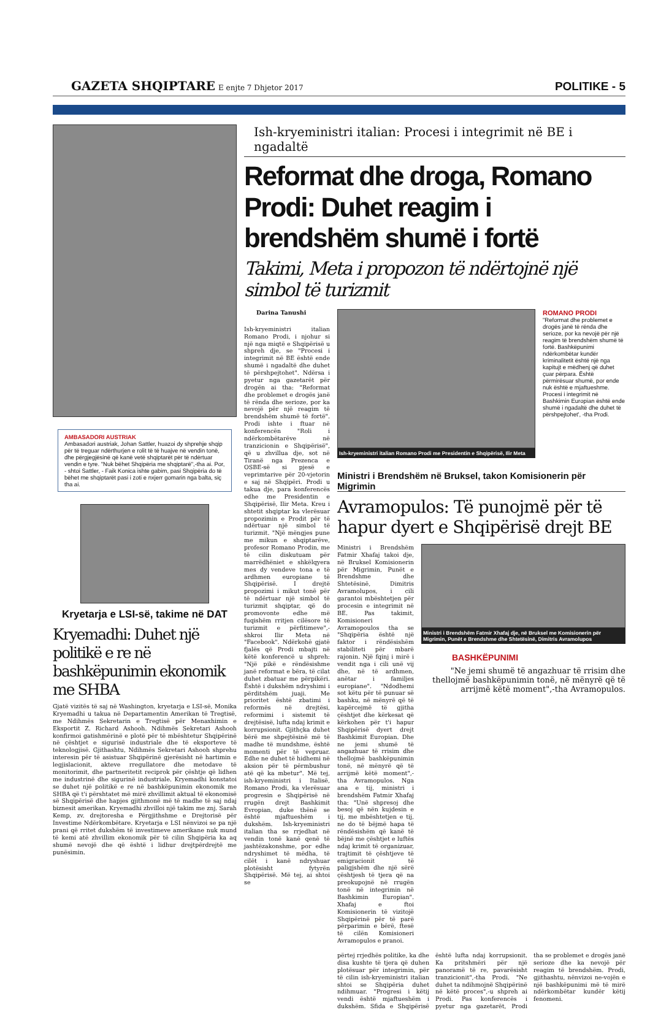GAZETA SHQIPTARE E enjte 7 Dhjetor 2017 POLITIKE - 5
AMBASADORI AUSTRIAK
Ambasadori austriak, Johan Sattler, huazoi dy shprehje shqip për të treguar ndërthurjen e rolit të të huajve në vendin tonë, dhe përgjegjësinë që kanë vetë shqiptarët për të ndërtuar vendin e tyre. "Nuk bëhet Shqipëria me shqiptarë",-tha ai. Por, - shtoi Sattler, - Faik Konica ishte gabim, pasi Shqipëria do të bëhet me shqiptarët pasi i zoti e nxjerr gomarin nga balta, siç tha ai.
Kryetarja e LSI-së, takime në DAT
Kryemadhi: Duhet një politikë e re në bashkëpunimin ekonomik me SHBA
Gjatë vizitës të saj në Washington, kryetarja e LSI-së, Monika Kryemadhi u takua në Departamentin Amerikan të Tregtisë, me Ndihmës Sekretarin e Tregtisë për Menaxhimin e Eksportit Z. Richard Ashooh. Ndihmës Sekretari Ashooh konfirmoi gatishmërinë e plotë për të mbështetur Shqipërinë në çështjet e sigurisë industriale dhe të eksporteve të teknologjisë. Gjithashtu, Ndihmës Sekretari Ashooh shprehu interesin për të asistuar Shqipërinë gjerësisht në hartimin e legjislacionit, akteve rregullatore dhe metodave të monitorimit, dhe partneritetit reciprok për çështje që lidhen me industrinë dhe sigurinë industriale. Kryemadhi konstatoi se duhet një politikë e re në bashkëpunimin ekonomik me SHBA që t'i përshtatet më mirë zhvillimit aktual të ekonomisë së Shqipërisë dhe hapjes gjithmonë më të madhe të saj ndaj biznesit amerikan. Kryemadhi zhvilloi një takim me znj. Sarah Kemp, zv. drejtoresha e Përgjithshme e Drejtorisë për Investime Ndërkombëtare. Kryetarja e LSI nënvizoi se pa një prani që rritet dukshëm të investimeve amerikane nuk mund të kemi atë zhvillim ekonomik për të cilin Shqipëria ka aq shumë nevojë dhe që është i lidhur drejtpërdrejtë me punësimin.
Ish-kryeministri italian: Procesi i integrimit në BE i ngadaltë
Reformat dhe droga, Romano Prodi: Duhet reagim i brendshëm shumë i fortë
Takimi, Meta i propozon të ndërtojnë një simbol të turizmit
Darina Tanushi
Ish-kryeministri italian Romano Prodi, i njohur si një nga miqtë e Shqipërisë u shpreh dje, se "Procesi i integrimit në BE është ende shumë i ngadaltë dhe duhet të përshpejtohet". Ndërsa i pyetur nga gazetarët për drogën ai tha: "Reformat dhe problemet e drogës janë të rënda dhe serioze, por ka nevojë për një reagim të brendshëm shumë të fortë". Prodi ishte i ftuar në konferencën "Roli i ndërkombëtarëve në tranzicionin e Shqipërisë", që u zhvillua dje, sot në Tiranë nga Prezenca e OSBE-së si pjesë e veprimtarive për 20-vjetorin e saj në Shqipëri. Prodi u takua dje, para konferencës edhe me Presidentin e Shqipërisë, Ilir Meta. Kreu i shtetit shqiptar ka vlerësuar propozimin e Prodit për të ndërtuar një simbol të turizmit. "Një mëngjes pune me mikun e shqiptarëve, profesor Romano Prodin, me të cilin diskutuam për marrëdhëniet e shkëlqyera mes dy vendeve tona e të ardhmen europiane të Shqipërisë. I drejtë propozimi i mikut tonë për të ndërtuar një simbol të turizmit shqiptar, që do promovonte edhe më fuqishëm rritjen cilësore të turizmit e përfitimeve",-shkroi Ilir Meta në "Facebook". Ndërkohë gjatë fjalës që Prodi mbajti në këtë konferencë u shpreh: "Një pikë e rëndësishme janë reformat e bëra, të cilat duhet zbatuar me përpikëri. Është i dukshëm ndryshimi i përditshëm juaji. Me prioritet është zbatimi i reformës në drejtësi, reformimi i sistemit të drejtësisë, lufta ndaj krimit e korrupsionit. Gjithçka duhet bërë me shpejtësinë më të madhe të mundshme, është momenti për të vepruar. Edhe ne duhet të hidhemi në aksion për të përmbushur atë që ka mbetur". Më tej, ish-kryeministri i Italisë, Romano Prodi, ka vlerësuar progresin e Shqipërisë në rrugën drejt Bashkimit Evropian, duke thënë se është mjaftueshëm i dukshëm. Ish-kryeministri italian tha se rrjedhat në vendin tonë kanë qenë të jashtëzakonshme, por edhe ndryshimet të mëdha, të cilët i kanë ndryshuar plotësisht fytyrën Shqipërisë. Më tej, ai shtoi se
Ish-kryeministri italian Romano Prodi me Presidentin e Shqipërisë, Ilir Meta
ROMANO PRODI
"Reformat dhe problemet e drogës janë të rënda dhe serioze, por ka nevojë për një reagim të brendshëm shumë të fortë. Bashkëpunimi ndërkombëtar kundër kriminalitetit është një nga kapitujt e mëdhenj që duhet çuar përpara. Është përmirësuar shumë, por ende nuk është e mjaftueshme. Procesi i integrimit në Bashkimin Europian është ende shumë i ngadaltë dhe duhet të përshpejtohet', -tha Prodi.
Ministri i Brendshëm në Bruksel, takon Komisionerin për Migrimin
Avramopulos: Të punojmë për të hapur dyert e Shqipërisë drejt BE
Ministri i Brendshëm Fatmir Xhafaj takoi dje, në Bruksel Komisionerin për Migrimin, Punët e Brendshme dhe Shtetësinë, Dimitris Avramolupos, i cili garantoi mbështetjen për procesin e integrimit në BE. Pas takimit, Komisioneri Avramopoulos tha se "Shqipëria është një faktor i rëndësishëm stabiliteti për mbarë rajonin. Një fqinj i mirë i vendit nga i cili unë vij dhe, në të ardhmen, anëtar i familjes europiane". "Ndodhemi sot këtu për të punuar së bashku, në mënyrë që të kapërcejmë të gjitha çështjet dhe kërkesat që kërkohen për t'i hapur Shqipërisë dyert drejt Bashkimit Europian. Dhe ne jemi shumë të angazhuar të rrisim dhe thellojmë bashkëpunimin tonë, në mënyrë që të arrijmë këtë moment",-tha Avramopulos. Nga ana e tij, ministri i brendshëm Fatmir Xhafaj tha: "Unë shpresoj dhe besoj që nën kujdesin e tij, me mbështetjen e tij, ne do të bëjmë hapa të rëndësishëm që kanë të bëjnë me çështjet e luftës ndaj krimit të organizuar, trajtimit të çështjeve të emigracionit të paligjshëm dhe një sërë çështjesh të tjera që na preokupojnë në rrugën tonë në integrimin në Bashkimin Europian". Xhafaj e ftoi Komisionerin të vizitojë Shqipërinë për të parë përparimin e bërë, ftesë të cilën Komisioneri Avramopulos e pranoi.
Ministri i Brendshëm Fatmir Xhafaj dje, në Bruksel me Komisionerin për Migrimin, Punët e Brendshme dhe Shtetësinë, Dimitris Avramolupos
BASHKËPUNIMI
"Ne jemi shumë të angazhuar të rrisim dhe thellojmë bashkëpunimin tonë, në mënyrë që të arrijmë këtë moment",-tha Avramopulos.
përtej rrjedhës politike, ka dhe disa kushte të tjera që duhen plotësuar për integrimin, për të cilin ish-kryeministri italian shtoi se Shqipëria duhet ndihmuar. "Progresi i këtij vendi është mjaftueshëm i dukshëm. Sfida e Shqipërisë është lufta ndaj korrupsionit. Ka pritshmëri për një panoramë të re, pavarësisht tranzicionit",-tha Prodi. "Ne duhet ta ndihmojnë Shqipërinë në këtë proces",-u shpreh ai Prodi. Pas konferencës i pyetur nga gazetarët, Prodi tha se problemet e drogës janë serioze dhe ka nevojë për reagim të brendshëm. Prodi, gjithashtu, nënvizoi ne-vojën e një bashkëpunimi më të mirë ndërkombëtar kundër këtij fenomeni.